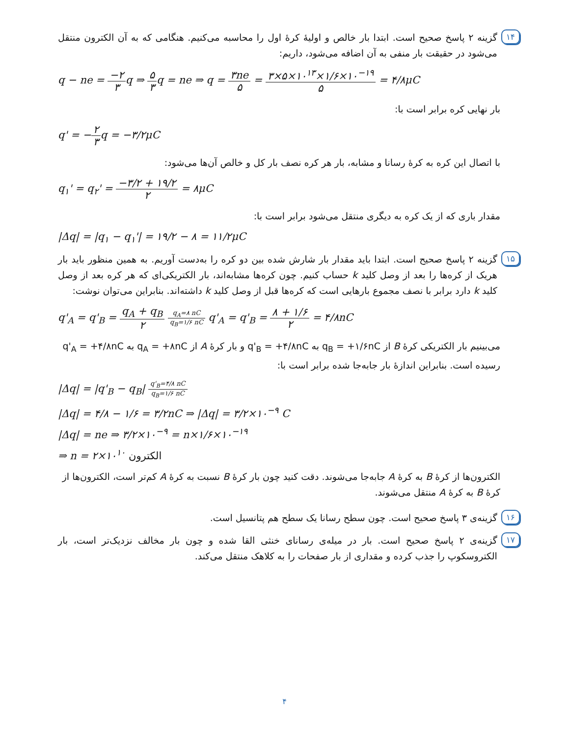۱۴
گزینه ۲ پاسخ صحیح است. ابتدا بار خالص و اولیهٔ کرهٔ اول را محاسبه می‌کنیم. هنگامی که به آن الکترون منتقل می‌شود در حقیقت بار منفی به آن اضافه می‌شود، داریم:
q − ne = −۲ ۳q ⇒ ۵ ۳q = ne ⇒ q = ۳ne ۵ = ۳×۵×۱۰<sup>۱۳</sup>×۱/۶×۱۰<sup>−۱۹</sup> ۵ = ۴/۸μC
بار نهایی کره برابر است با:
q' = −۲ ۳q = −۳/۲μC
با اتصال این کره به کرهٔ رسانا و مشابه، بار هر کره نصف بار کل و خالص آن‌ها می‌شود:
q<sub>۱</sub>' = q<sub>۲</sub>' = −۳/۲ + ۱۹/۲ ۲ = ۸μC
مقدار باری که از یک کره به دیگری منتقل می‌شود برابر است با:
|Δq| = |q<sub>۱</sub> − q<sub>۱</sub>'| = ۱۹/۲ − ۸ = ۱۱/۲μC
۱۵
گزینه ۲ پاسخ صحیح است. ابتدا باید مقدار بار شارش شده بین دو کره را به‌دست آوریم. به همین منظور باید بار هریک از کره‌ها را بعد از وصل کلید k حساب کنیم. چون کره‌ها مشابه‌اند، بار الکتریکی‌ای که هر کره بعد از وصل کلید k دارد برابر با نصف مجموع بارهایی است که کره‌ها قبل از وصل کلید k داشته‌اند. بنابراین می‌توان نوشت:
q'<sub>A</sub> = q'<sub>B</sub> = q<sub>A</sub> + q<sub>B</sub> ۲ q<sub>A</sub>=۸ nC q<sub>B</sub>=۱/۶ nC q'<sub>A</sub> = q'<sub>B</sub> = ۸ + ۱/۶ ۲ = ۴/۸nC
می‌بینیم بار الکتریکی کرهٔ B از q<sub>B</sub> = +۱/۶nC به q'<sub>B</sub> = +۴/۸nC و بار کرهٔ A از q<sub>A</sub> = +۸nC به q'<sub>A</sub> = +۴/۸nC رسیده است. بنابراین اندازهٔ بار جابه‌جا شده برابر است با:
|Δq| = |q'<sub>B</sub> − q<sub>B</sub>| q'<sub>B</sub>=۴/۸ nC q<sub>B</sub>=۱/۶ nC
|Δq| = ۴/۸ − ۱/۶ = ۳/۲nC ⇒ |Δq| = ۳/۲×۱۰<sup>−۹</sup> C
|Δq| = ne ⇒ ۳/۲×۱۰<sup>−۹</sup> = n×۱/۶×۱۰<sup>−۱۹</sup>
⇒ n = ۲×۱۰<sup>۱۰</sup> الکترون
الکترون‌ها از کرهٔ B به کرهٔ A جابه‌جا می‌شوند. دقت کنید چون بار کرهٔ B نسبت به کرهٔ A کم‌تر است، الکترون‌ها از کرهٔ B به کرهٔ A منتقل می‌شوند.
۱۶
گزینه‌ی ۳ پاسخ صحیح است. چون سطح رسانا یک سطح هم پتانسیل است.
۱۷
گزینه‌ی ۲ پاسخ صحیح است. بار در میله‌ی رسانای خنثی القا شده و چون بار مخالف نزدیک‌تر است، بار الکتروسکوپ را جذب کرده و مقداری از بار صفحات را به کلاهک منتقل می‌کند.
۴